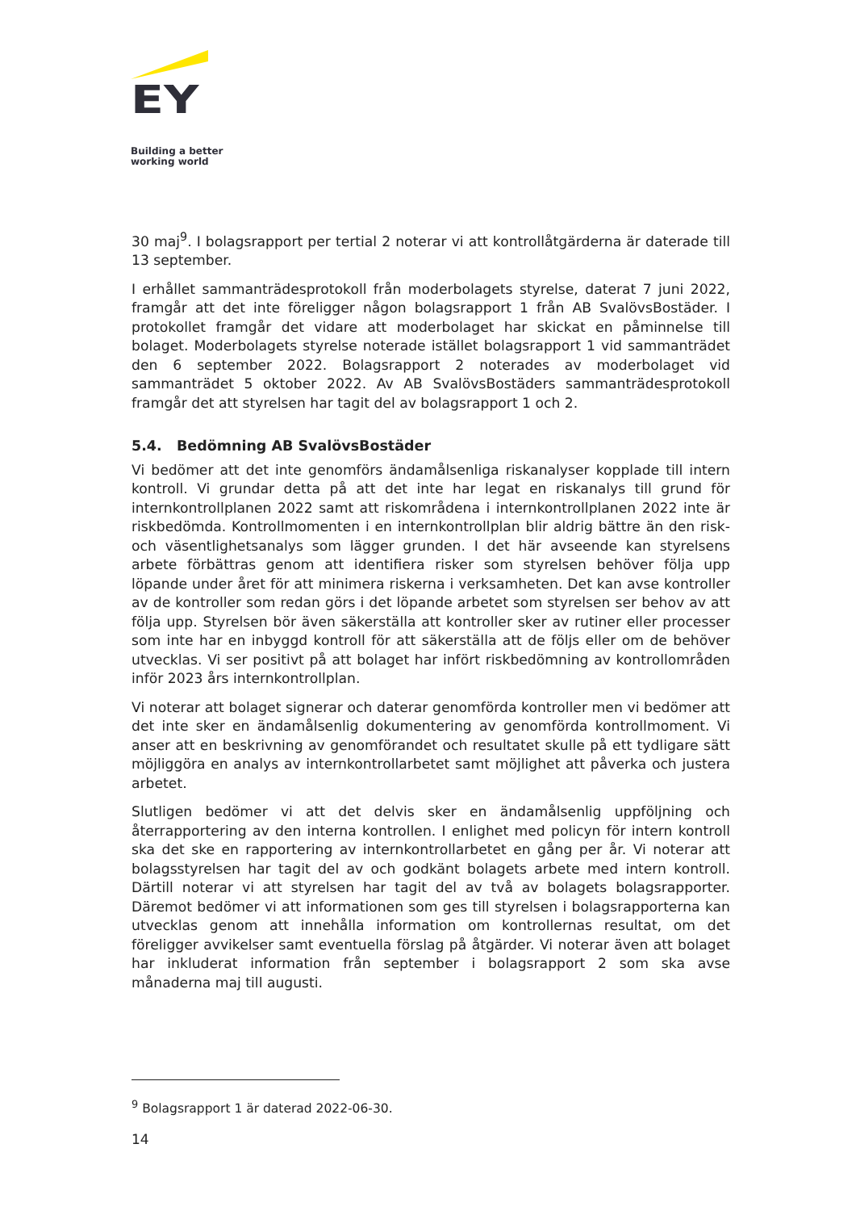EY
Building a better
working world
30 maj<sup>9</sup>. I bolagsrapport per tertial 2 noterar vi att kontrollåtgärderna är daterade till 13 september.
I erhållet sammanträdesprotokoll från moderbolagets styrelse, daterat 7 juni 2022, framgår att det inte föreligger någon bolagsrapport 1 från AB SvalövsBostäder. I protokollet framgår det vidare att moderbolaget har skickat en påminnelse till bolaget. Moderbolagets styrelse noterade istället bolagsrapport 1 vid sammanträdet den 6 september 2022. Bolagsrapport 2 noterades av moderbolaget vid sammanträdet 5 oktober 2022. Av AB SvalövsBostäders sammanträdesprotokoll framgår det att styrelsen har tagit del av bolagsrapport 1 och 2.
5.4. Bedömning AB SvalövsBostäder
Vi bedömer att det inte genomförs ändamålsenliga riskanalyser kopplade till intern kontroll. Vi grundar detta på att det inte har legat en riskanalys till grund för internkontrollplanen 2022 samt att riskområdena i internkontrollplanen 2022 inte är riskbedömda. Kontrollmomenten i en internkontrollplan blir aldrig bättre än den risk- och väsentlighetsanalys som lägger grunden. I det här avseende kan styrelsens arbete förbättras genom att identifiera risker som styrelsen behöver följa upp löpande under året för att minimera riskerna i verksamheten. Det kan avse kontroller av de kontroller som redan görs i det löpande arbetet som styrelsen ser behov av att följa upp. Styrelsen bör även säkerställa att kontroller sker av rutiner eller processer som inte har en inbyggd kontroll för att säkerställa att de följs eller om de behöver utvecklas. Vi ser positivt på att bolaget har infört riskbedömning av kontrollområden inför 2023 års internkontrollplan.
Vi noterar att bolaget signerar och daterar genomförda kontroller men vi bedömer att det inte sker en ändamålsenlig dokumentering av genomförda kontrollmoment. Vi anser att en beskrivning av genomförandet och resultatet skulle på ett tydligare sätt möjliggöra en analys av internkontrollarbetet samt möjlighet att påverka och justera arbetet.
Slutligen bedömer vi att det delvis sker en ändamålsenlig uppföljning och återrapportering av den interna kontrollen. I enlighet med policyn för intern kontroll ska det ske en rapportering av internkontrollarbetet en gång per år. Vi noterar att bolagsstyrelsen har tagit del av och godkänt bolagets arbete med intern kontroll. Därtill noterar vi att styrelsen har tagit del av två av bolagets bolagsrapporter. Däremot bedömer vi att informationen som ges till styrelsen i bolagsrapporterna kan utvecklas genom att innehålla information om kontrollernas resultat, om det föreligger avvikelser samt eventuella förslag på åtgärder. Vi noterar även att bolaget har inkluderat information från september i bolagsrapport 2 som ska avse månaderna maj till augusti.
<sup>9</sup> Bolagsrapport 1 är daterad 2022-06-30.
14